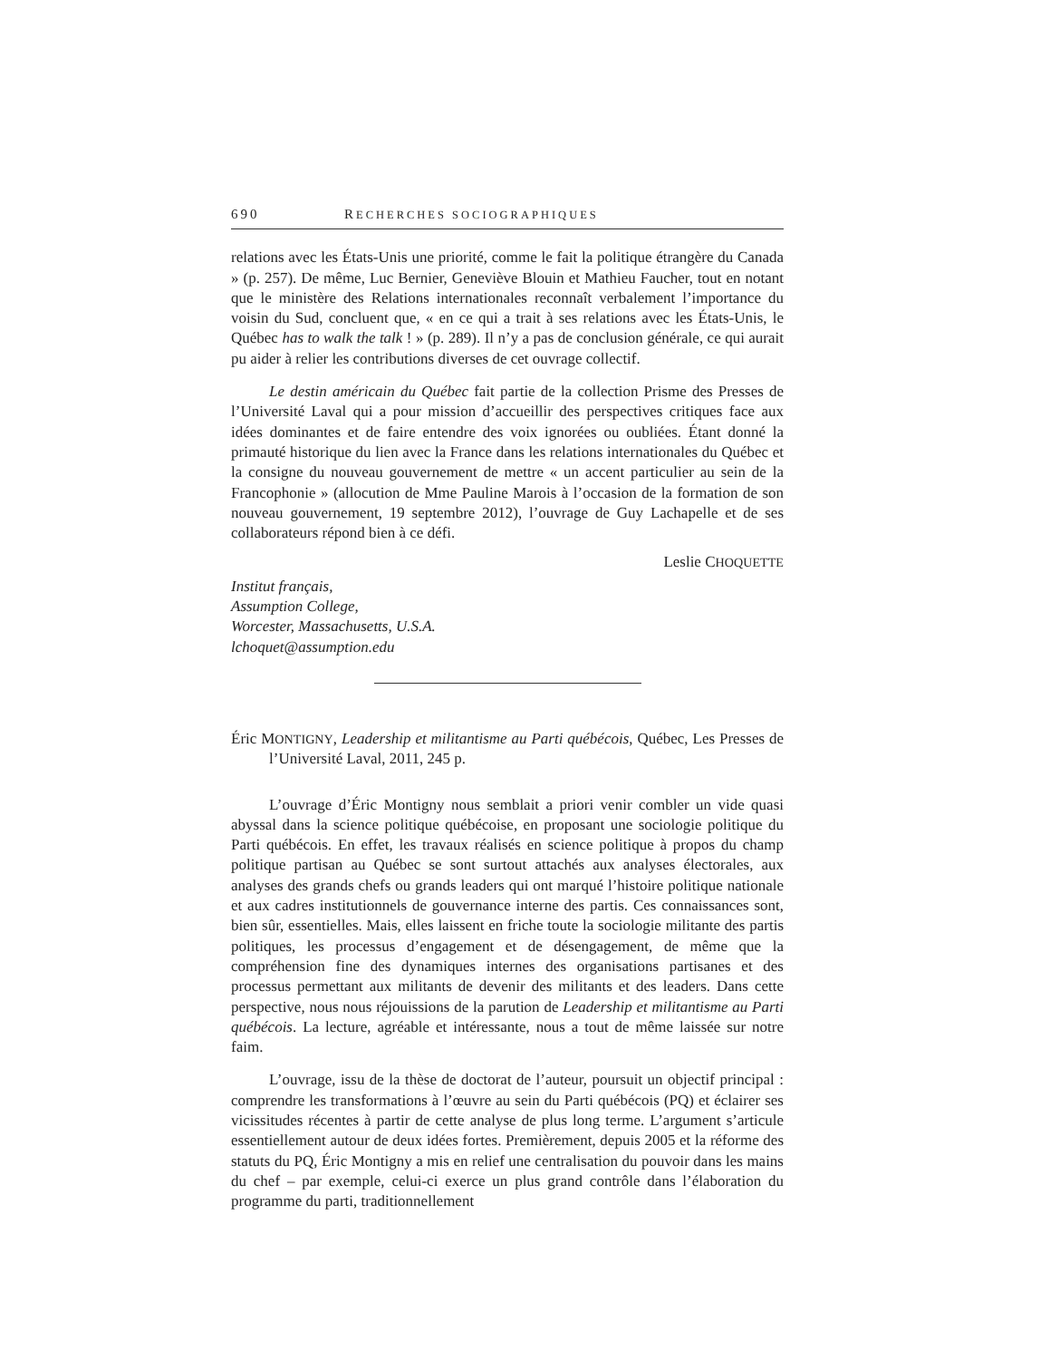690 RECHERCHES SOCIOGRAPHIQUES
relations avec les États-Unis une priorité, comme le fait la politique étrangère du Canada » (p. 257). De même, Luc Bernier, Geneviève Blouin et Mathieu Faucher, tout en notant que le ministère des Relations internationales reconnaît verbalement l’importance du voisin du Sud, concluent que, « en ce qui a trait à ses relations avec les États-Unis, le Québec has to walk the talk ! » (p. 289). Il n’y a pas de conclusion générale, ce qui aurait pu aider à relier les contributions diverses de cet ouvrage collectif.
Le destin américain du Québec fait partie de la collection Prisme des Presses de l’Université Laval qui a pour mission d’accueillir des perspectives critiques face aux idées dominantes et de faire entendre des voix ignorées ou oubliées. Étant donné la primauté historique du lien avec la France dans les relations internationales du Québec et la consigne du nouveau gouvernement de mettre « un accent particulier au sein de la Francophonie » (allocution de Mme Pauline Marois à l’occasion de la formation de son nouveau gouvernement, 19 septembre 2012), l’ouvrage de Guy Lachapelle et de ses collaborateurs répond bien à ce défi.
Leslie CHOQUETTE
Institut français,
Assumption College,
Worcester, Massachusetts, U.S.A.
lchoquet@assumption.edu
Éric MONTIGNY, Leadership et militantisme au Parti québécois, Québec, Les Presses de l’Université Laval, 2011, 245 p.
L’ouvrage d’Éric Montigny nous semblait a priori venir combler un vide quasi abyssal dans la science politique québécoise, en proposant une sociologie politique du Parti québécois. En effet, les travaux réalisés en science politique à propos du champ politique partisan au Québec se sont surtout attachés aux analyses électorales, aux analyses des grands chefs ou grands leaders qui ont marqué l’histoire politique nationale et aux cadres institutionnels de gouvernance interne des partis. Ces connaissances sont, bien sûr, essentielles. Mais, elles laissent en friche toute la sociologie militante des partis politiques, les processus d’engagement et de désengagement, de même que la compréhension fine des dynamiques internes des organisations partisanes et des processus permettant aux militants de devenir des militants et des leaders. Dans cette perspective, nous nous réjouissions de la parution de Leadership et militantisme au Parti québécois. La lecture, agréable et intéressante, nous a tout de même laissée sur notre faim.
L’ouvrage, issu de la thèse de doctorat de l’auteur, poursuit un objectif principal : comprendre les transformations à l’œuvre au sein du Parti québécois (PQ) et éclairer ses vicissitudes récentes à partir de cette analyse de plus long terme. L’argument s’articule essentiellement autour de deux idées fortes. Premièrement, depuis 2005 et la réforme des statuts du PQ, Éric Montigny a mis en relief une centralisation du pouvoir dans les mains du chef – par exemple, celui-ci exerce un plus grand contrôle dans l’élaboration du programme du parti, traditionnellement